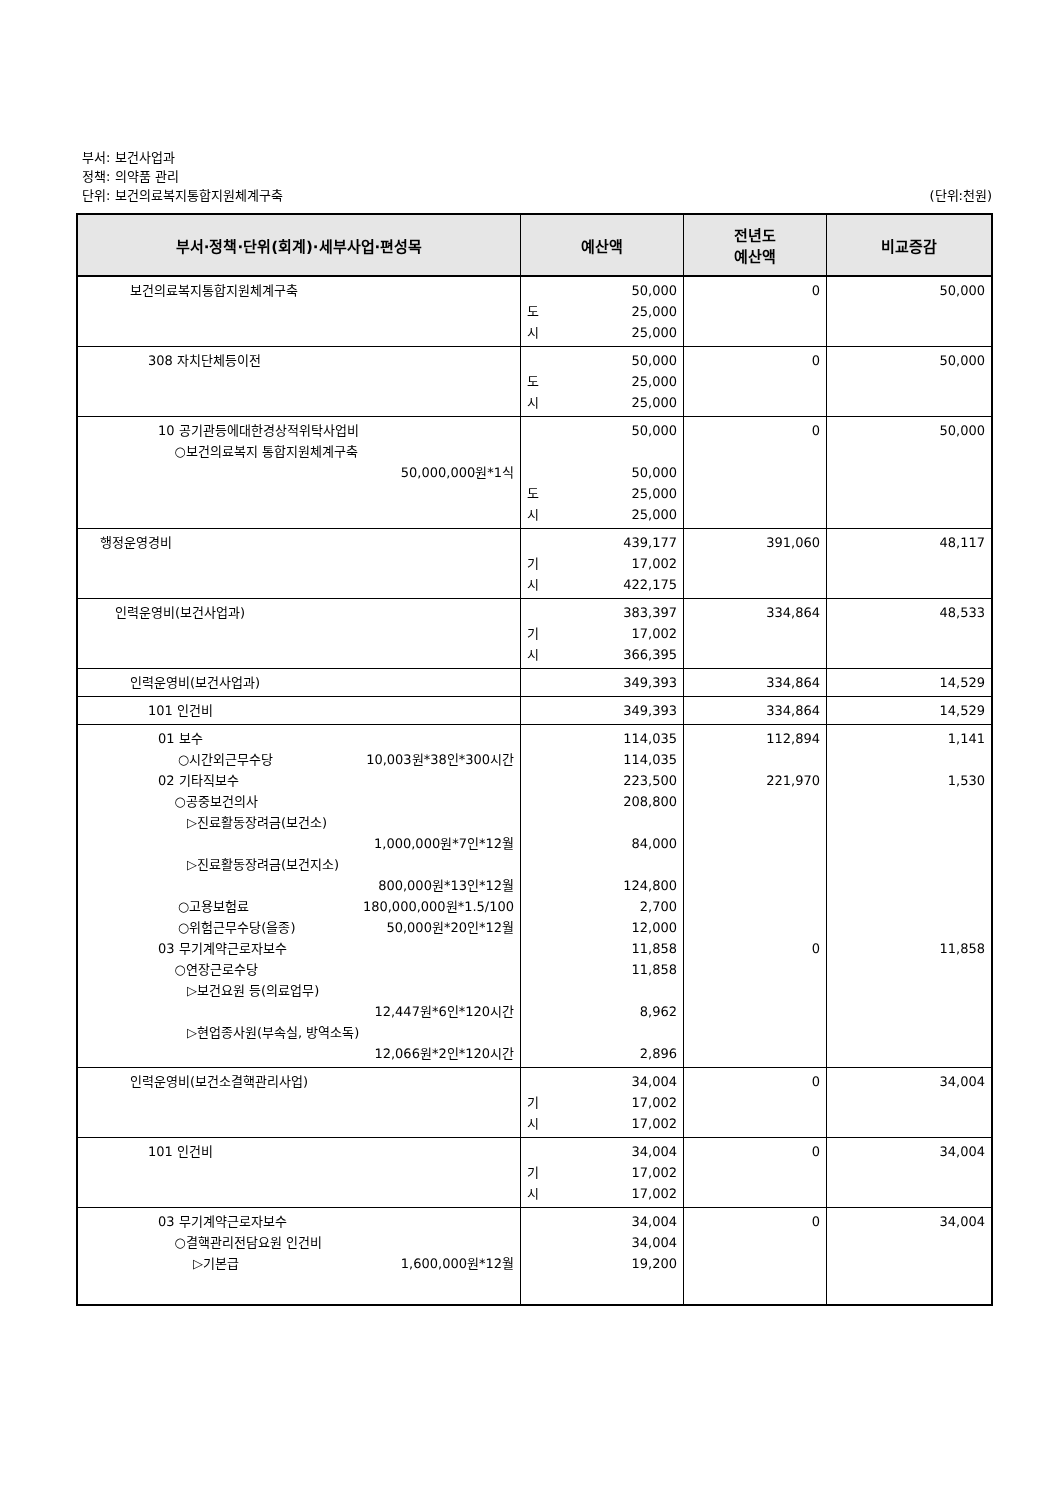부서: 보건사업과
정책: 의약품 관리
단위: 보건의료복지통합지원체계구축 (단위:천원)
| 부서·정책·단위(회계)·세부사업·편성목 | 예산액 | 전년도 예산액 | 비교증감 |
| --- | --- | --- | --- |
| 보건의료복지통합지원체계구축 | 50,000 도 25,000 시 25,000 | 0 | 50,000 |
| 308 자치단체등이전 | 50,000 도 25,000 시 25,000 | 0 | 50,000 |
| 10 공기관등에대한경상적위탁사업비 ○보건의료복지 통합지원체계구축 50,000,000원*1식 | 50,000 50,000 도 25,000 시 25,000 | 0 | 50,000 |
| 행정운영경비 | 439,177 기 17,002 시 422,175 | 391,060 | 48,117 |
| 인력운영비(보건사업과) | 383,397 기 17,002 시 366,395 | 334,864 | 48,533 |
| 인력운영비(보건사업과) | 349,393 | 334,864 | 14,529 |
| 101 인건비 | 349,393 | 334,864 | 14,529 |
| 01 보수 ○시간외근무수당 10,003원*38인*300시간 02 기타직보수 ○공중보건의사 ▷진료활동장려금(보건소) 1,000,000원*7인*12월 ▷진료활동장려금(보건지소) 800,000원*13인*12월 ○고용보험료 180,000,000원*1.5/100 ○위험근무수당(을종) 50,000원*20인*12월 03 무기계약근로자보수 ○연장근로수당 ▷보건요원 등(의료업무) 12,447원*6인*120시간 ▷현업종사원(부속실, 방역소독) 12,066원*2인*120시간 | 114,035 114,035 223,500 208,800 84,000 124,800 2,700 12,000 11,858 11,858 8,962 2,896 | 112,894 221,970 0 | 1,141 1,530 11,858 |
| 인력운영비(보건소결핵관리사업) | 34,004 기 17,002 시 17,002 | 0 | 34,004 |
| 101 인건비 | 34,004 기 17,002 시 17,002 | 0 | 34,004 |
| 03 무기계약근로자보수 ○결핵관리전담요원 인건비 ▷기본급 1,600,000원*12월 | 34,004 34,004 19,200 | 0 | 34,004 |